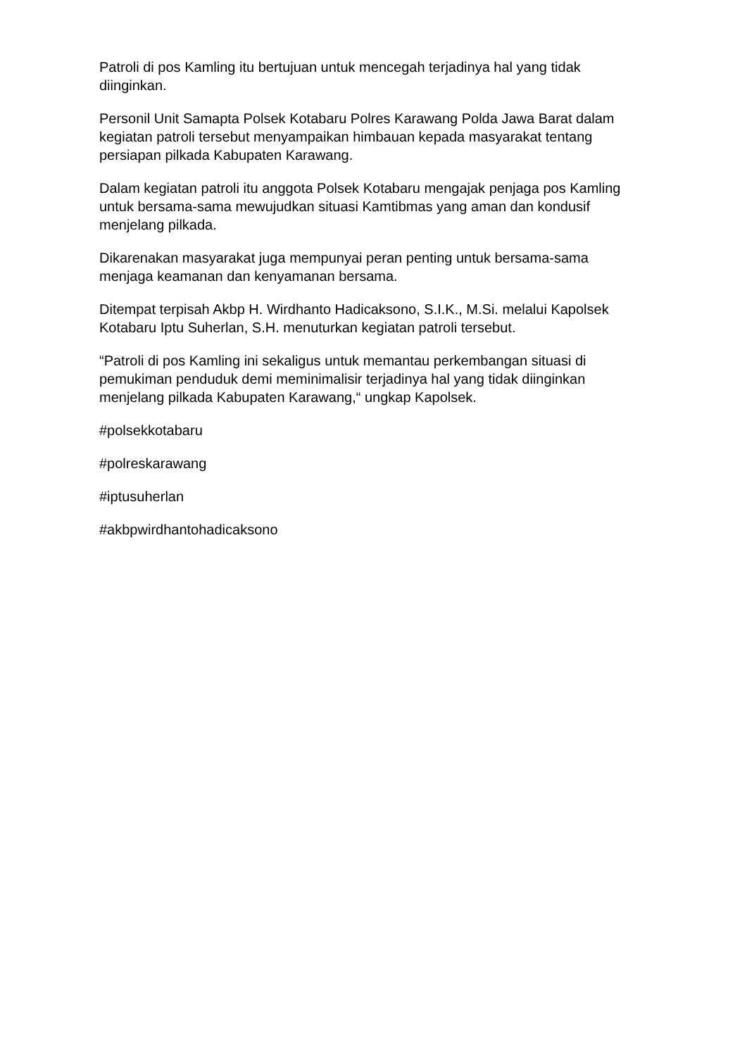Patroli di pos Kamling itu bertujuan untuk mencegah terjadinya hal yang tidak diinginkan.
Personil Unit Samapta Polsek Kotabaru Polres Karawang Polda Jawa Barat dalam kegiatan patroli tersebut menyampaikan himbauan kepada masyarakat tentang persiapan pilkada Kabupaten Karawang.
Dalam kegiatan patroli itu anggota Polsek Kotabaru mengajak penjaga pos Kamling untuk bersama-sama mewujudkan situasi Kamtibmas yang aman dan kondusif menjelang pilkada.
Dikarenakan masyarakat juga mempunyai peran penting untuk bersama-sama menjaga keamanan dan kenyamanan bersama.
Ditempat terpisah Akbp H. Wirdhanto Hadicaksono, S.I.K., M.Si. melalui Kapolsek Kotabaru Iptu Suherlan, S.H. menuturkan kegiatan patroli tersebut.
“Patroli di pos Kamling ini sekaligus untuk memantau perkembangan situasi di pemukiman penduduk demi meminimalisir terjadinya hal yang tidak diinginkan menjelang pilkada Kabupaten Karawang,“ ungkap Kapolsek.
#polsekkotabaru
#polreskarawang
#iptusuherlan
#akbpwirdhantohadicaksono